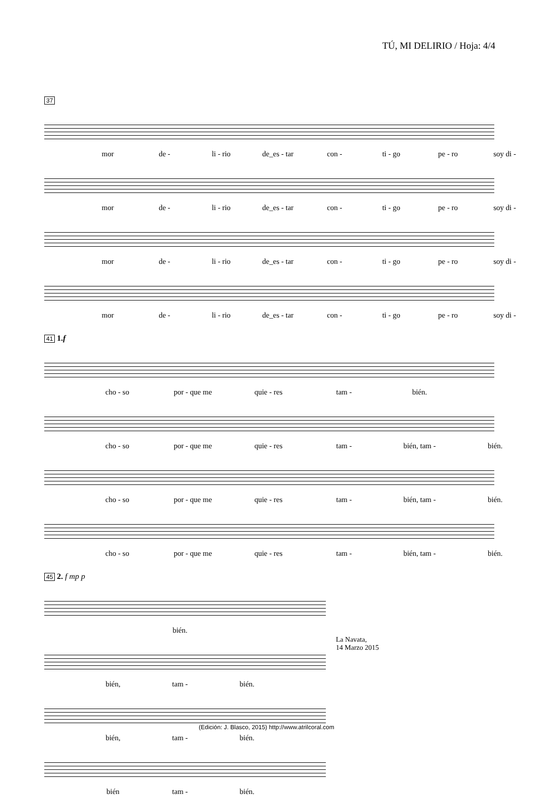TÚ, MI DELIRIO / Hoja: 4/4
37
mor de - li - rio de_es - tar con - ti - go pe - ro soy di -
mor de - li - rio de_es - tar con - ti - go pe - ro soy di -
mor de - li - rio de_es - tar con - ti - go pe - ro soy di -
mor de - li - rio de_es - tar con - ti - go pe - ro soy di -
41 1.f
cho - so por - que me quie - res tam - bién.
cho - so por - que me quie - res tam - bién, tam - bién.
cho - so por - que me quie - res tam - bién, tam - bién.
cho - so por - que me quie - res tam - bién, tam - bién.
45 2. f mp p
bién.
bién, tam - bién.
bién, tam - bién.
bién tam - bién.
La Navata,
14 Marzo 2015
(Edición: J. Blasco, 2015) http://www.atrilcoral.com